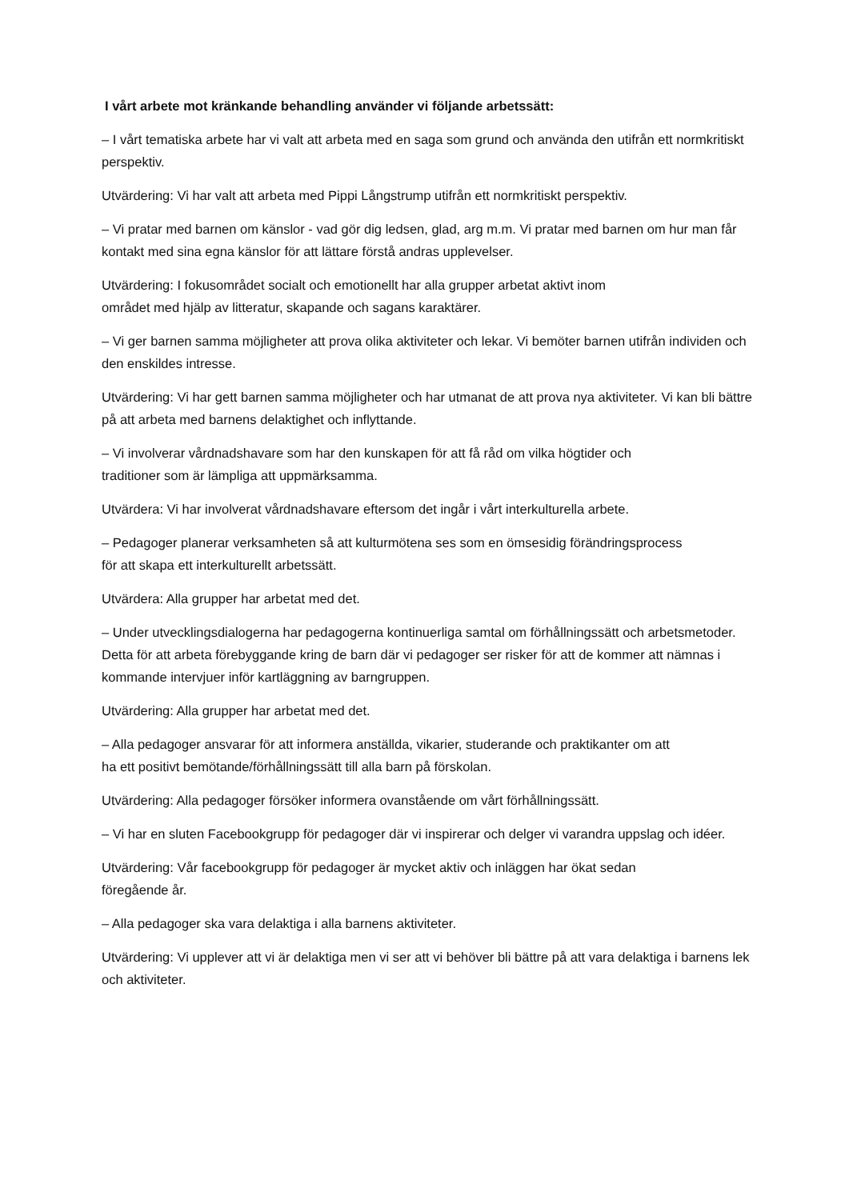I vårt arbete mot kränkande behandling använder vi följande arbetssätt:
– I vårt tematiska arbete har vi valt att arbeta med en saga som grund och använda den utifrån ett normkritiskt perspektiv.
Utvärdering: Vi har valt att arbeta med Pippi Långstrump utifrån ett normkritiskt perspektiv.
– Vi pratar med barnen om känslor - vad gör dig ledsen, glad, arg m.m. Vi pratar med barnen om hur man får kontakt med sina egna känslor för att lättare förstå andras upplevelser.
Utvärdering: I fokusområdet socialt och emotionellt har alla grupper arbetat aktivt inom
området med hjälp av litteratur, skapande och sagans karaktärer.
– Vi ger barnen samma möjligheter att prova olika aktiviteter och lekar. Vi bemöter barnen utifrån individen och den enskildes intresse.
Utvärdering: Vi har gett barnen samma möjligheter och har utmanat de att prova nya aktiviteter. Vi kan bli bättre på att arbeta med barnens delaktighet och inflyttande.
– Vi involverar vårdnadshavare som har den kunskapen för att få råd om vilka högtider och
traditioner som är lämpliga att uppmärksamma.
Utvärdera: Vi har involverat vårdnadshavare eftersom det ingår i vårt interkulturella arbete.
– Pedagoger planerar verksamheten så att kulturmötena ses som en ömsesidig förändringsprocess
för att skapa ett interkulturellt arbetssätt.
Utvärdera: Alla grupper har arbetat med det.
– Under utvecklingsdialogerna har pedagogerna kontinuerliga samtal om förhållningssätt och arbetsmetoder. Detta för att arbeta förebyggande kring de barn där vi pedagoger ser risker för att de kommer att nämnas i kommande intervjuer inför kartläggning av barngruppen.
Utvärdering: Alla grupper har arbetat med det.
– Alla pedagoger ansvarar för att informera anställda, vikarier, studerande och praktikanter om att
ha ett positivt bemötande/förhållningssätt till alla barn på förskolan.
Utvärdering: Alla pedagoger försöker informera ovanstående om vårt förhållningssätt.
– Vi har en sluten Facebookgrupp för pedagoger där vi inspirerar och delger vi varandra uppslag och idéer.
Utvärdering: Vår facebookgrupp för pedagoger är mycket aktiv och inläggen har ökat sedan
föregående år.
– Alla pedagoger ska vara delaktiga i alla barnens aktiviteter.
Utvärdering: Vi upplever att vi är delaktiga men vi ser att vi behöver bli bättre på att vara delaktiga i barnens lek och aktiviteter.